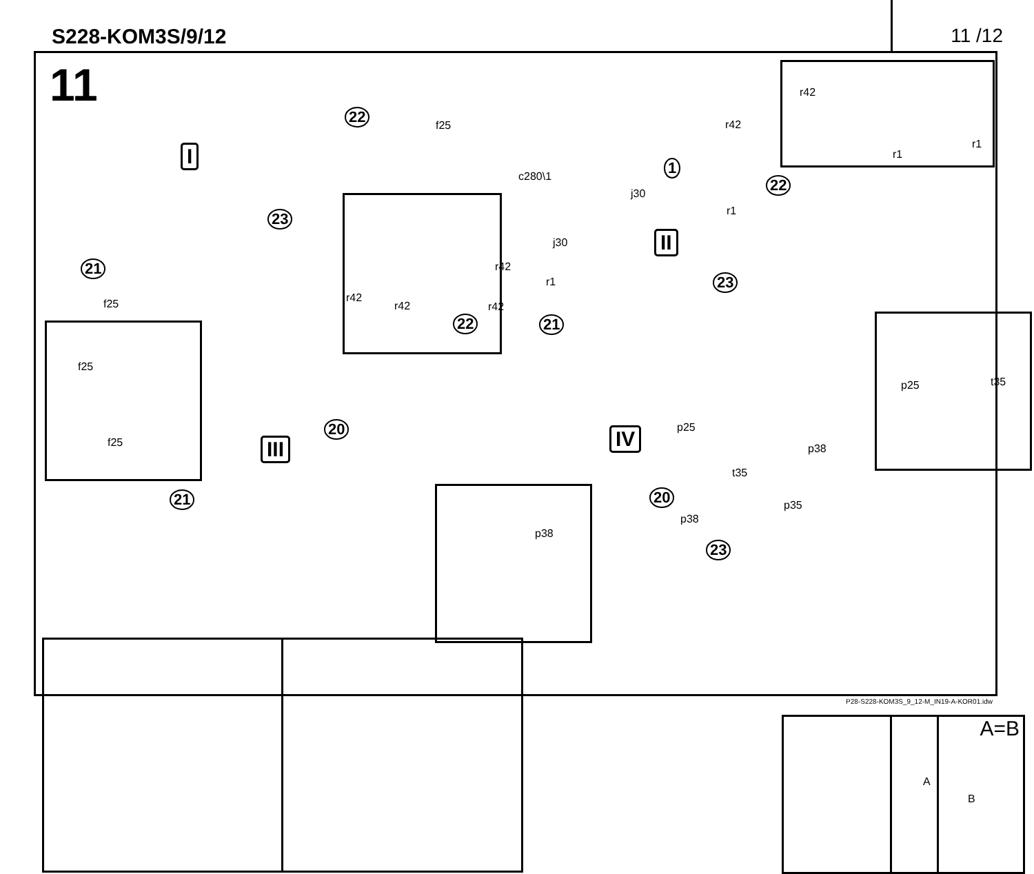S228-KOM3S/9/12 11 /12
11
I
II
III IV
22
23
21
1
22
23
21
22
20
21 20
23
f25
f25
c280\1
r42
r1
j30
j30
r42
r1
r42
p25
p38
t35
p35
p38
r42
r42
r42
r1
r1
f25
f25
p25 t35
p38
A=B
A
B
P28-S228-KOM3S_9_12-M_IN19-A-KOR01.idw